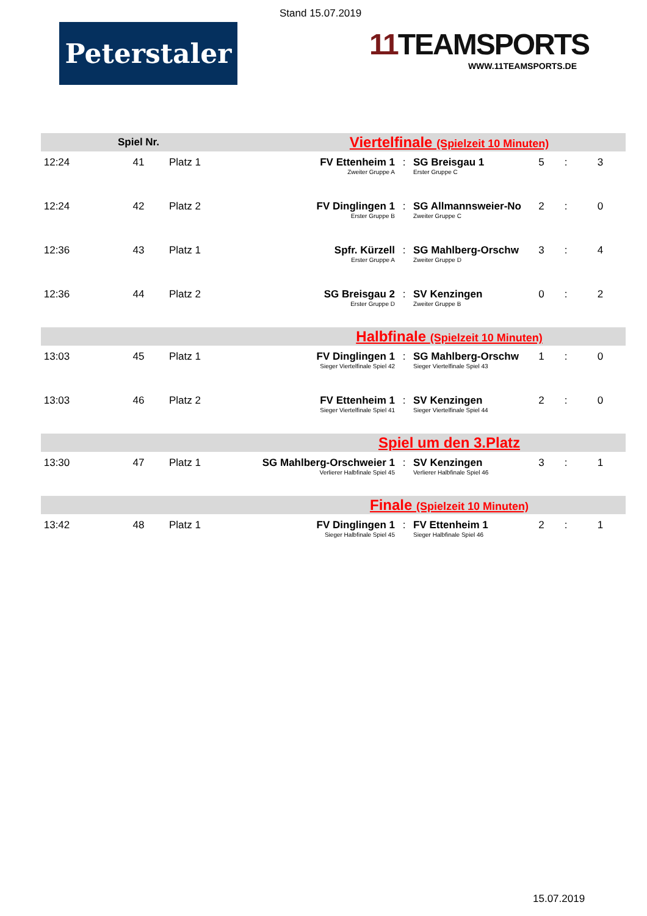Stand 15.07.2019
Peterstaler
11 TEAMSPORTS
WWW.11TEAMSPORTS.DE
| | Spiel Nr. | | Viertelfinale (Spielzeit 10 Minuten) | | | | | |
| 12:24 | 41 | Platz 1 | FV Ettenheim 1 Zweiter Gruppe A | : | SG Breisgau 1 Erster Gruppe C | 5 | : | 3 |
| 12:24 | 42 | Platz 2 | FV Dinglingen 1 Erster Gruppe B | : | SG Allmannsweier-No Zweiter Gruppe C | 2 | : | 0 |
| 12:36 | 43 | Platz 1 | Spfr. Kürzell Erster Gruppe A | : | SG Mahlberg-Orschw Zweiter Gruppe D | 3 | : | 4 |
| 12:36 | 44 | Platz 2 | SG Breisgau 2 Erster Gruppe D | : | SV Kenzingen Zweiter Gruppe B | 0 | : | 2 |
| | | | Halbfinale (Spielzeit 10 Minuten) | | | | | |
| 13:03 | 45 | Platz 1 | FV Dinglingen 1 Sieger Viertelfinale Spiel 42 | : | SG Mahlberg-Orschw Sieger Viertelfinale Spiel 43 | 1 | : | 0 |
| 13:03 | 46 | Platz 2 | FV Ettenheim 1 Sieger Viertelfinale Spiel 41 | : | SV Kenzingen Sieger Viertelfinale Spiel 44 | 2 | : | 0 |
| | | | Spiel um den 3.Platz | | | | | |
| 13:30 | 47 | Platz 1 | SG Mahlberg-Orschweier 1 Verlierer Halbfinale Spiel 45 | : | SV Kenzingen Verlierer Halbfinale Spiel 46 | 3 | : | 1 |
| | | | Finale (Spielzeit 10 Minuten) | | | | | |
| 13:42 | 48 | Platz 1 | FV Dinglingen 1 Sieger Halbfinale Spiel 45 | : | FV Ettenheim 1 Sieger Halbfinale Spiel 46 | 2 | : | 1 |
15.07.2019